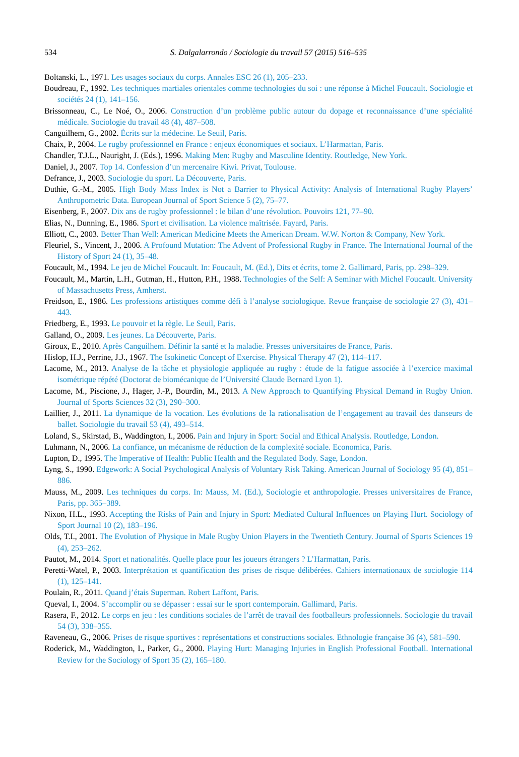534 S. Dalgalarrondo / Sociologie du travail 57 (2015) 516–535
Boltanski, L., 1971. Les usages sociaux du corps. Annales ESC 26 (1), 205–233.
Boudreau, F., 1992. Les techniques martiales orientales comme technologies du soi : une réponse à Michel Foucault. Sociologie et sociétés 24 (1), 141–156.
Brissonneau, C., Le Noé, O., 2006. Construction d’un problème public autour du dopage et reconnaissance d’une spécialité médicale. Sociologie du travail 48 (4), 487–508.
Canguilhem, G., 2002. Écrits sur la médecine. Le Seuil, Paris.
Chaix, P., 2004. Le rugby professionnel en France : enjeux économiques et sociaux. L’Harmattan, Paris.
Chandler, T.J.L., Nauright, J. (Eds.), 1996. Making Men: Rugby and Masculine Identity. Routledge, New York.
Daniel, J., 2007. Top 14. Confession d’un mercenaire Kiwi. Privat, Toulouse.
Defrance, J., 2003. Sociologie du sport. La Découverte, Paris.
Duthie, G.-M., 2005. High Body Mass Index is Not a Barrier to Physical Activity: Analysis of International Rugby Players’ Anthropometric Data. European Journal of Sport Science 5 (2), 75–77.
Eisenberg, F., 2007. Dix ans de rugby professionnel : le bilan d’une révolution. Pouvoirs 121, 77–90.
Elias, N., Dunning, E., 1986. Sport et civilisation. La violence maîtrisée. Fayard, Paris.
Elliott, C., 2003. Better Than Well: American Medicine Meets the American Dream. W.W. Norton & Company, New York.
Fleuriel, S., Vincent, J., 2006. A Profound Mutation: The Advent of Professional Rugby in France. The International Journal of the History of Sport 24 (1), 35–48.
Foucault, M., 1994. Le jeu de Michel Foucault. In: Foucault, M. (Ed.), Dits et écrits, tome 2. Gallimard, Paris, pp. 298–329.
Foucault, M., Martin, L.H., Gutman, H., Hutton, P.H., 1988. Technologies of the Self: A Seminar with Michel Foucault. University of Massachusetts Press, Amherst.
Freidson, E., 1986. Les professions artistiques comme défi à l’analyse sociologique. Revue française de sociologie 27 (3), 431–443.
Friedberg, E., 1993. Le pouvoir et la règle. Le Seuil, Paris.
Galland, O., 2009. Les jeunes. La Découverte, Paris.
Giroux, E., 2010. Après Canguilhem. Définir la santé et la maladie. Presses universitaires de France, Paris.
Hislop, H.J., Perrine, J.J., 1967. The Isokinetic Concept of Exercise. Physical Therapy 47 (2), 114–117.
Lacome, M., 2013. Analyse de la tâche et physiologie appliquée au rugby : étude de la fatigue associée à l’exercice maximal isométrique répété (Doctorat de biomécanique de l’Université Claude Bernard Lyon 1).
Lacome, M., Piscione, J., Hager, J.-P., Bourdin, M., 2013. A New Approach to Quantifying Physical Demand in Rugby Union. Journal of Sports Sciences 32 (3), 290–300.
Laillier, J., 2011. La dynamique de la vocation. Les évolutions de la rationalisation de l’engagement au travail des danseurs de ballet. Sociologie du travail 53 (4), 493–514.
Loland, S., Skirstad, B., Waddington, I., 2006. Pain and Injury in Sport: Social and Ethical Analysis. Routledge, London.
Luhmann, N., 2006. La confiance, un mécanisme de réduction de la complexité sociale. Economica, Paris.
Lupton, D., 1995. The Imperative of Health: Public Health and the Regulated Body. Sage, London.
Lyng, S., 1990. Edgework: A Social Psychological Analysis of Voluntary Risk Taking. American Journal of Sociology 95 (4), 851–886.
Mauss, M., 2009. Les techniques du corps. In: Mauss, M. (Ed.), Sociologie et anthropologie. Presses universitaires de France, Paris, pp. 365–389.
Nixon, H.L., 1993. Accepting the Risks of Pain and Injury in Sport: Mediated Cultural Influences on Playing Hurt. Sociology of Sport Journal 10 (2), 183–196.
Olds, T.I., 2001. The Evolution of Physique in Male Rugby Union Players in the Twentieth Century. Journal of Sports Sciences 19 (4), 253–262.
Pautot, M., 2014. Sport et nationalités. Quelle place pour les joueurs étrangers ? L’Harmattan, Paris.
Peretti-Watel, P., 2003. Interprétation et quantification des prises de risque délibérées. Cahiers internationaux de sociologie 114 (1), 125–141.
Poulain, R., 2011. Quand j’étais Superman. Robert Laffont, Paris.
Queval, I., 2004. S’accomplir ou se dépasser : essai sur le sport contemporain. Gallimard, Paris.
Rasera, F., 2012. Le corps en jeu : les conditions sociales de l’arrêt de travail des footballeurs professionnels. Sociologie du travail 54 (3), 338–355.
Raveneau, G., 2006. Prises de risque sportives : représentations et constructions sociales. Ethnologie française 36 (4), 581–590.
Roderick, M., Waddington, I., Parker, G., 2000. Playing Hurt: Managing Injuries in English Professional Football. International Review for the Sociology of Sport 35 (2), 165–180.